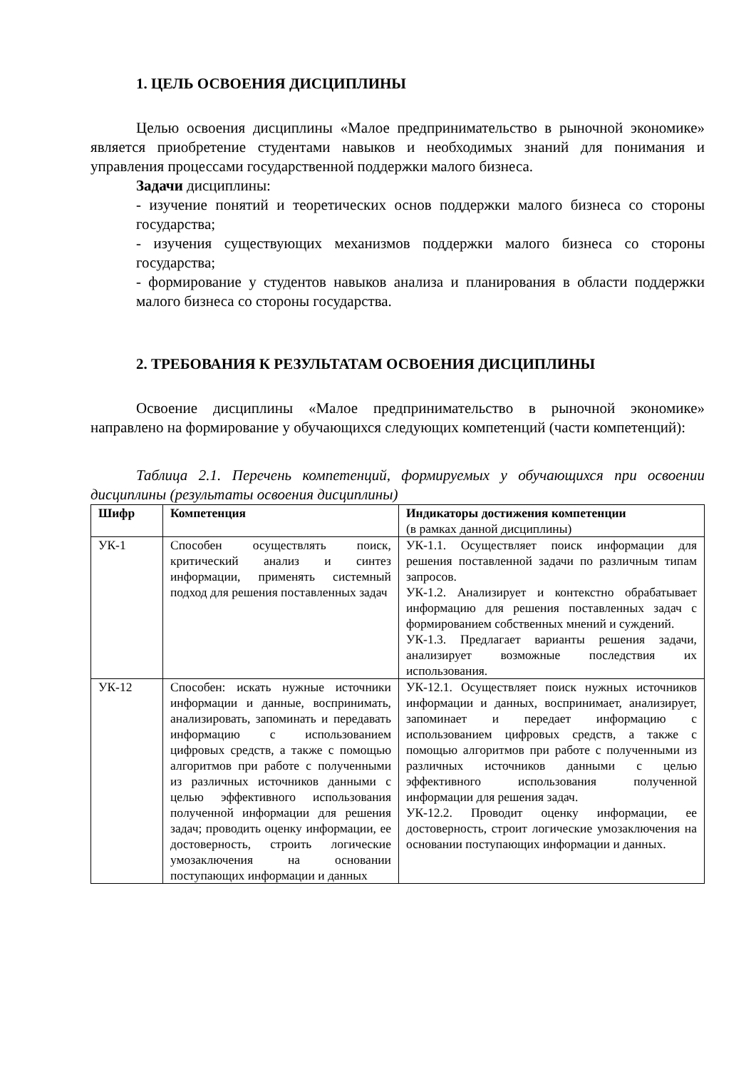1. ЦЕЛЬ ОСВОЕНИЯ ДИСЦИПЛИНЫ
Целью освоения дисциплины «Малое предпринимательство в рыночной экономике» является приобретение студентами навыков и необходимых знаний для понимания и управления процессами государственной поддержки малого бизнеса.
Задачи дисциплины:
- изучение понятий и теоретических основ поддержки малого бизнеса со стороны государства;
- изучения существующих механизмов поддержки малого бизнеса со стороны государства;
- формирование у студентов навыков анализа и планирования в области поддержки малого бизнеса со стороны государства.
2. ТРЕБОВАНИЯ К РЕЗУЛЬТАТАМ ОСВОЕНИЯ ДИСЦИПЛИНЫ
Освоение дисциплины «Малое предпринимательство в рыночной экономике» направлено на формирование у обучающихся следующих компетенций (части компетенций):
Таблица 2.1. Перечень компетенций, формируемых у обучающихся при освоении дисциплины (результаты освоения дисциплины)
| Шифр | Компетенция | Индикаторы достижения компетенции (в рамках данной дисциплины) |
| --- | --- | --- |
| УК-1 | Способен осуществлять поиск, критический анализ и синтез информации, применять системный подход для решения поставленных задач | УК-1.1. Осуществляет поиск информации для решения поставленной задачи по различным типам запросов. УК-1.2. Анализирует и контекстно обрабатывает информацию для решения поставленных задач с формированием собственных мнений и суждений. УК-1.3. Предлагает варианты решения задачи, анализирует возможные последствия их использования. |
| УК-12 | Способен: искать нужные источники информации и данные, воспринимать, анализировать, запоминать и передавать информацию с использованием цифровых средств, а также с помощью алгоритмов при работе с полученными из различных источников данными с целью эффективного использования полученной информации для решения задач; проводить оценку информации, ее достоверность, строить логические умозаключения на основании поступающих информации и данных | УК-12.1. Осуществляет поиск нужных источников информации и данных, воспринимает, анализирует, запоминает и передает информацию с использованием цифровых средств, а также с помощью алгоритмов при работе с полученными из различных источников данными с целью эффективного использования полученной информации для решения задач. УК-12.2. Проводит оценку информации, ее достоверность, строит логические умозаключения на основании поступающих информации и данных. |